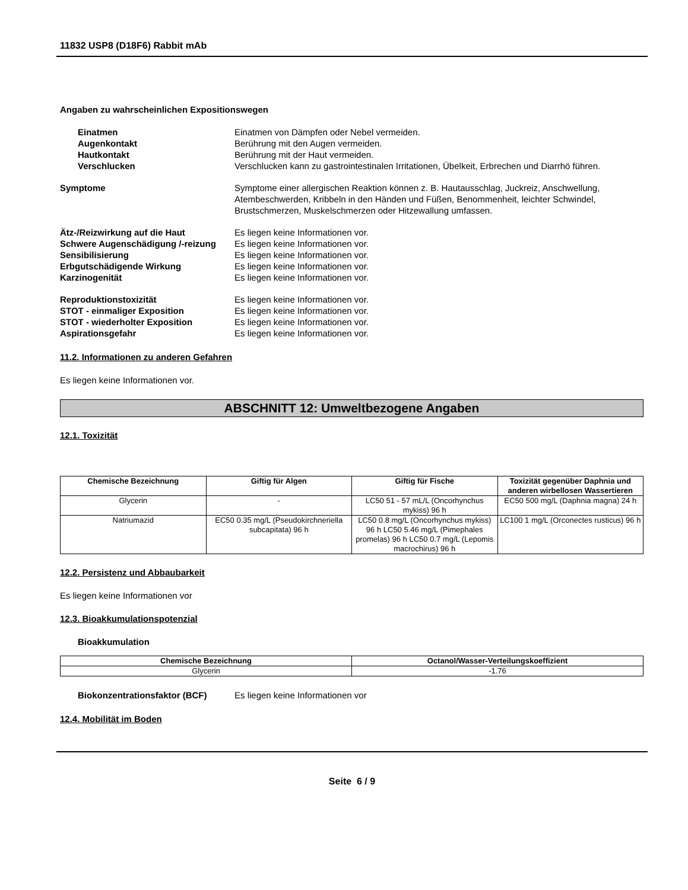11832 USP8 (D18F6) Rabbit mAb
Angaben zu wahrscheinlichen Expositionswegen
Einatmen Einatmen von Dämpfen oder Nebel vermeiden.
Augenkontakt Berührung mit den Augen vermeiden.
Hautkontakt Berührung mit der Haut vermeiden.
Verschlucken Verschlucken kann zu gastrointestinalen Irritationen, Übelkeit, Erbrechen und Diarrhö führen.
Symptome Symptome einer allergischen Reaktion können z. B. Hautausschlag, Juckreiz, Anschwellung, Atembeschwerden, Kribbeln in den Händen und Füßen, Benommenheit, leichter Schwindel, Brustschmerzen, Muskelschmerzen oder Hitzewallung umfassen.
Ätz-/Reizwirkung auf die Haut Es liegen keine Informationen vor.
Schwere Augenschädigung /-reizung
Es liegen keine Informationen vor.
Sensibilisierung Es liegen keine Informationen vor.
Erbgutschädigende Wirkung Es liegen keine Informationen vor.
Karzinogenität Es liegen keine Informationen vor.
Reproduktionstoxizität Es liegen keine Informationen vor.
STOT - einmaliger Exposition Es liegen keine Informationen vor.
STOT - wiederholter Exposition Es liegen keine Informationen vor.
Aspirationsgefahr Es liegen keine Informationen vor.
11.2. Informationen zu anderen Gefahren
Es liegen keine Informationen vor.
ABSCHNITT 12: Umweltbezogene Angaben
12.1. Toxizität
| Chemische Bezeichnung | Giftig für Algen | Giftig für Fische | Toxizität gegenüber Daphnia und anderen wirbellosen Wassertieren |
| --- | --- | --- | --- |
| Glycerin | - | LC50 51 - 57 mL/L (Oncorhynchus mykiss) 96 h | EC50 500 mg/L (Daphnia magna) 24 h |
| Natriumazid | EC50 0.35 mg/L (Pseudokirchneriella subcapitata) 96 h | LC50 0.8 mg/L (Oncorhynchus mykiss) 96 h LC50 5.46 mg/L (Pimephales promelas) 96 h LC50 0.7 mg/L (Lepomis macrochirus) 96 h | LC100 1 mg/L (Orconectes rusticus) 96 h |
12.2. Persistenz und Abbaubarkeit
Es liegen keine Informationen vor
12.3. Bioakkumulationspotenzial
Bioakkumulation
| Chemische Bezeichnung | Octanol/Wasser-Verteilungskoeffizient |
| --- | --- |
| Glycerin | -1.76 |
Biokonzentrationsfaktor (BCF) Es liegen keine Informationen vor
12.4. Mobilität im Boden
Seite 6 / 9